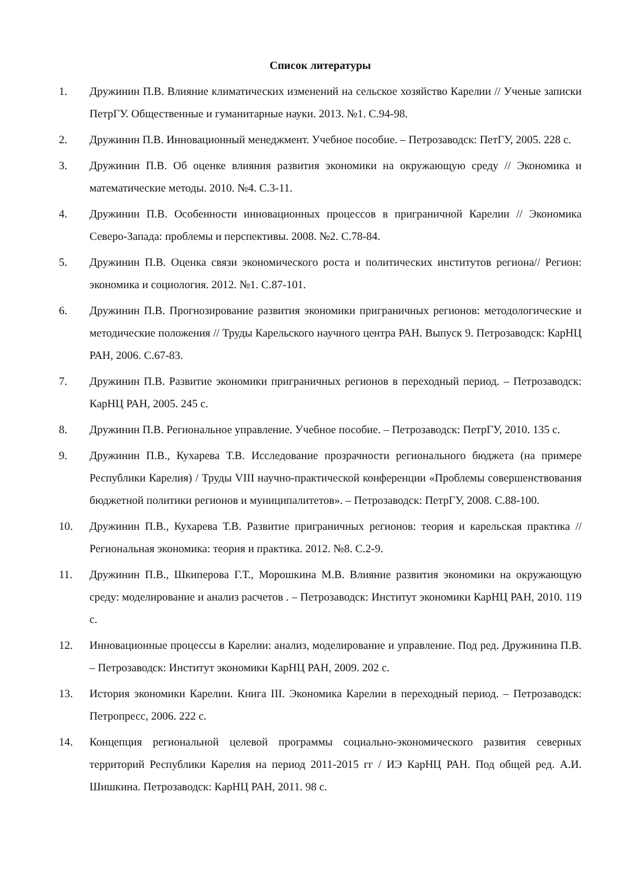Список литературы
1. Дружинин П.В. Влияние климатических изменений на сельское хозяйство Карелии // Ученые записки ПетрГУ. Общественные и гуманитарные науки. 2013. №1. С.94-98.
2. Дружинин П.В. Инновационный менеджмент. Учебное пособие. – Петрозаводск: ПетГУ, 2005. 228 с.
3. Дружинин П.В. Об оценке влияния развития экономики на окружающую среду // Экономика и математические методы. 2010. №4. С.3-11.
4. Дружинин П.В. Особенности инновационных процессов в приграничной Карелии // Экономика Северо-Запада: проблемы и перспективы. 2008. №2. С.78-84.
5. Дружинин П.В. Оценка связи экономического роста и политических институтов региона// Регион: экономика и социология. 2012. №1. С.87-101.
6. Дружинин П.В. Прогнозирование развития экономики приграничных регионов: методологические и методические положения // Труды Карельского научного центра РАН. Выпуск 9. Петрозаводск: КарНЦ РАН, 2006. С.67-83.
7. Дружинин П.В. Развитие экономики приграничных регионов в переходный период. – Петрозаводск: КарНЦ РАН, 2005. 245 с.
8. Дружинин П.В. Региональное управление. Учебное пособие. – Петрозаводск: ПетрГУ, 2010. 135 с.
9. Дружинин П.В., Кухарева Т.В. Исследование прозрачности регионального бюджета (на примере Республики Карелия) / Труды VIII научно-практической конференции «Проблемы совершенствования бюджетной политики регионов и муниципалитетов». – Петрозаводск: ПетрГУ, 2008. С.88-100.
10. Дружинин П.В., Кухарева Т.В. Развитие приграничных регионов: теория и карельская практика // Региональная экономика: теория и практика. 2012. №8. С.2-9.
11. Дружинин П.В., Шкиперова Г.Т., Морошкина М.В. Влияние развития экономики на окружающую среду: моделирование и анализ расчетов . – Петрозаводск: Институт экономики КарНЦ РАН, 2010. 119 с.
12. Инновационные процессы в Карелии: анализ, моделирование и управление. Под ред. Дружинина П.В. – Петрозаводск: Институт экономики КарНЦ РАН, 2009. 202 с.
13. История экономики Карелии. Книга III. Экономика Карелии в переходный период. – Петрозаводск: Петропресс, 2006. 222 с.
14. Концепция региональной целевой программы социально-экономического развития северных территорий Республики Карелия на период 2011-2015 гг / ИЭ КарНЦ РАН. Под общей ред. А.И. Шишкина. Петрозаводск: КарНЦ РАН, 2011. 98 с.